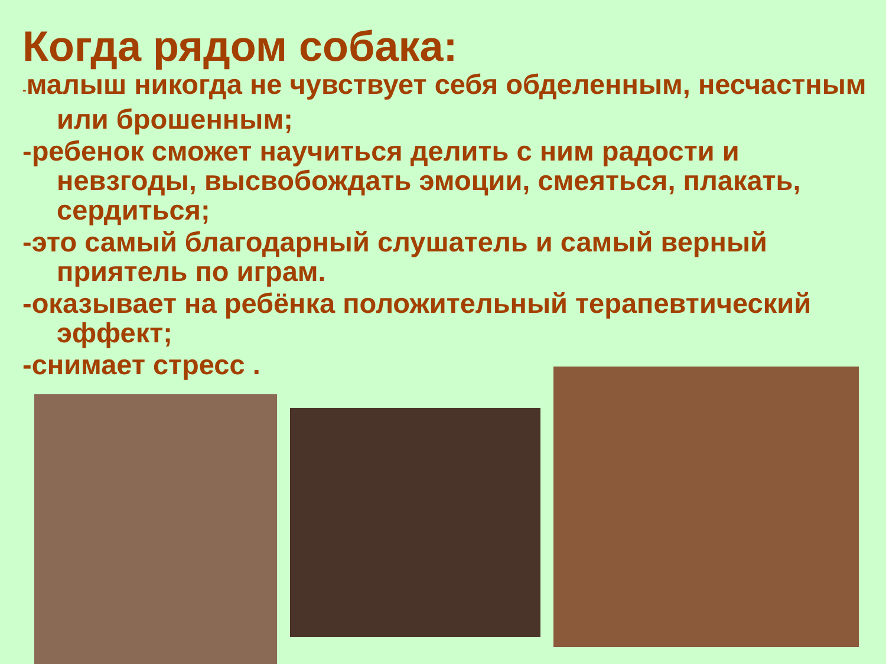Когда рядом собака:
-малыш никогда не чувствует себя обделенным, несчастным или брошенным;
-ребенок сможет научиться делить с ним радости и невзгоды, высвобождать эмоции, смеяться, плакать, сердиться;
-это самый благодарный слушатель и самый верный приятель по играм.
-оказывает на ребёнка положительный терапевтический эффект;
-снимает стресс .